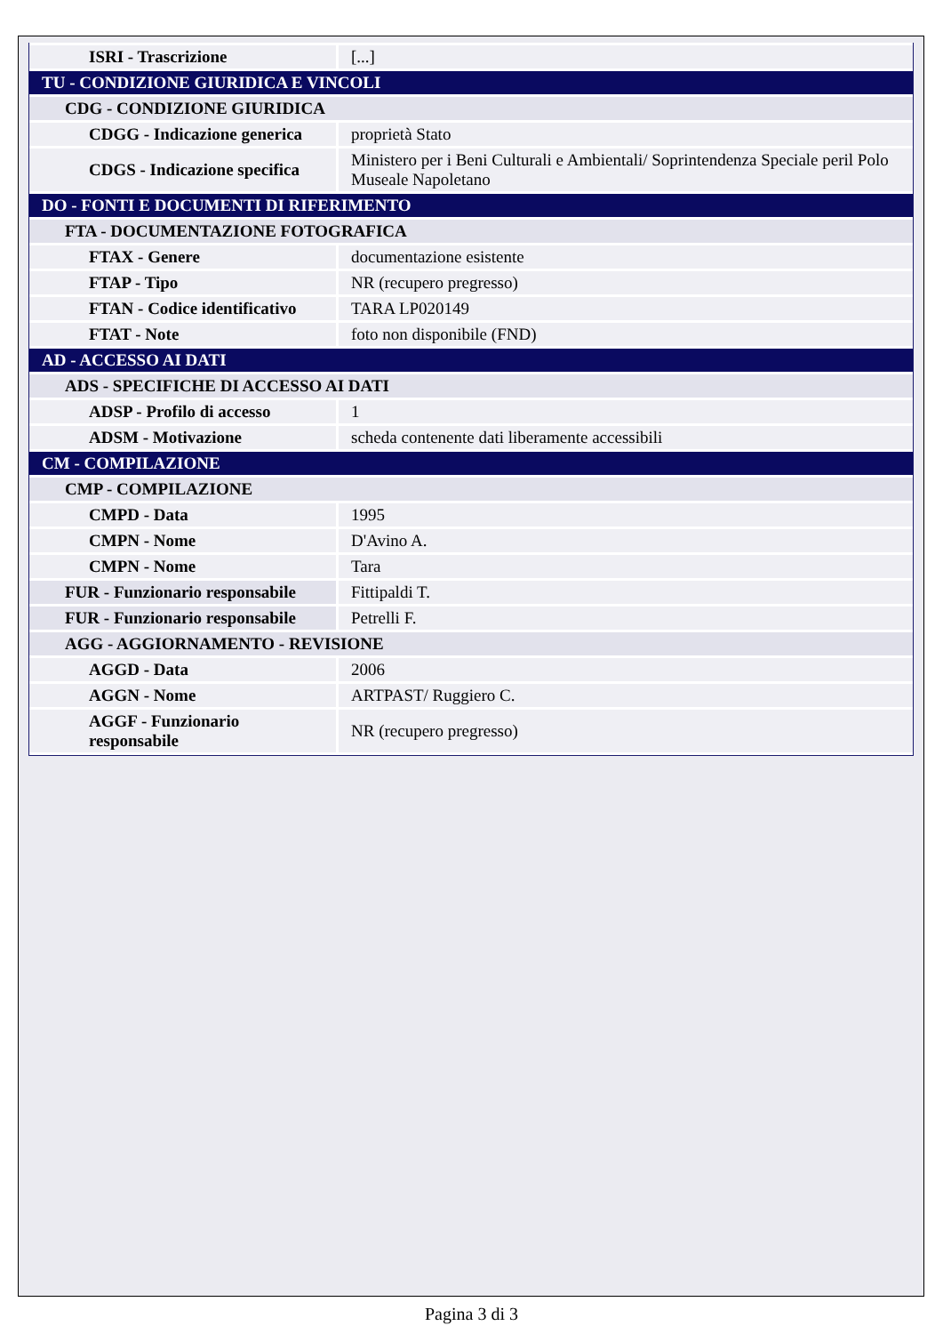| ISRI - Trascrizione | [...] |
| TU - CONDIZIONE GIURIDICA E VINCOLI | |
| CDG - CONDIZIONE GIURIDICA | |
| CDGG - Indicazione generica | proprietà Stato |
| CDGS - Indicazione specifica | Ministero per i Beni Culturali e Ambientali/ Soprintendenza Speciale peril Polo Museale Napoletano |
| DO - FONTI E DOCUMENTI DI RIFERIMENTO | |
| FTA - DOCUMENTAZIONE FOTOGRAFICA | |
| FTAX - Genere | documentazione esistente |
| FTAP - Tipo | NR (recupero pregresso) |
| FTAN - Codice identificativo | TARA LP020149 |
| FTAT - Note | foto non disponibile (FND) |
| AD - ACCESSO AI DATI | |
| ADS - SPECIFICHE DI ACCESSO AI DATI | |
| ADSP - Profilo di accesso | 1 |
| ADSM - Motivazione | scheda contenente dati liberamente accessibili |
| CM - COMPILAZIONE | |
| CMP - COMPILAZIONE | |
| CMPD - Data | 1995 |
| CMPN - Nome | D'Avino A. |
| CMPN - Nome | Tara |
| FUR - Funzionario responsabile | Fittipaldi T. |
| FUR - Funzionario responsabile | Petrelli F. |
| AGG - AGGIORNAMENTO - REVISIONE | |
| AGGD - Data | 2006 |
| AGGN - Nome | ARTPAST/ Ruggiero C. |
| AGGF - Funzionario responsabile | NR (recupero pregresso) |
Pagina 3 di 3